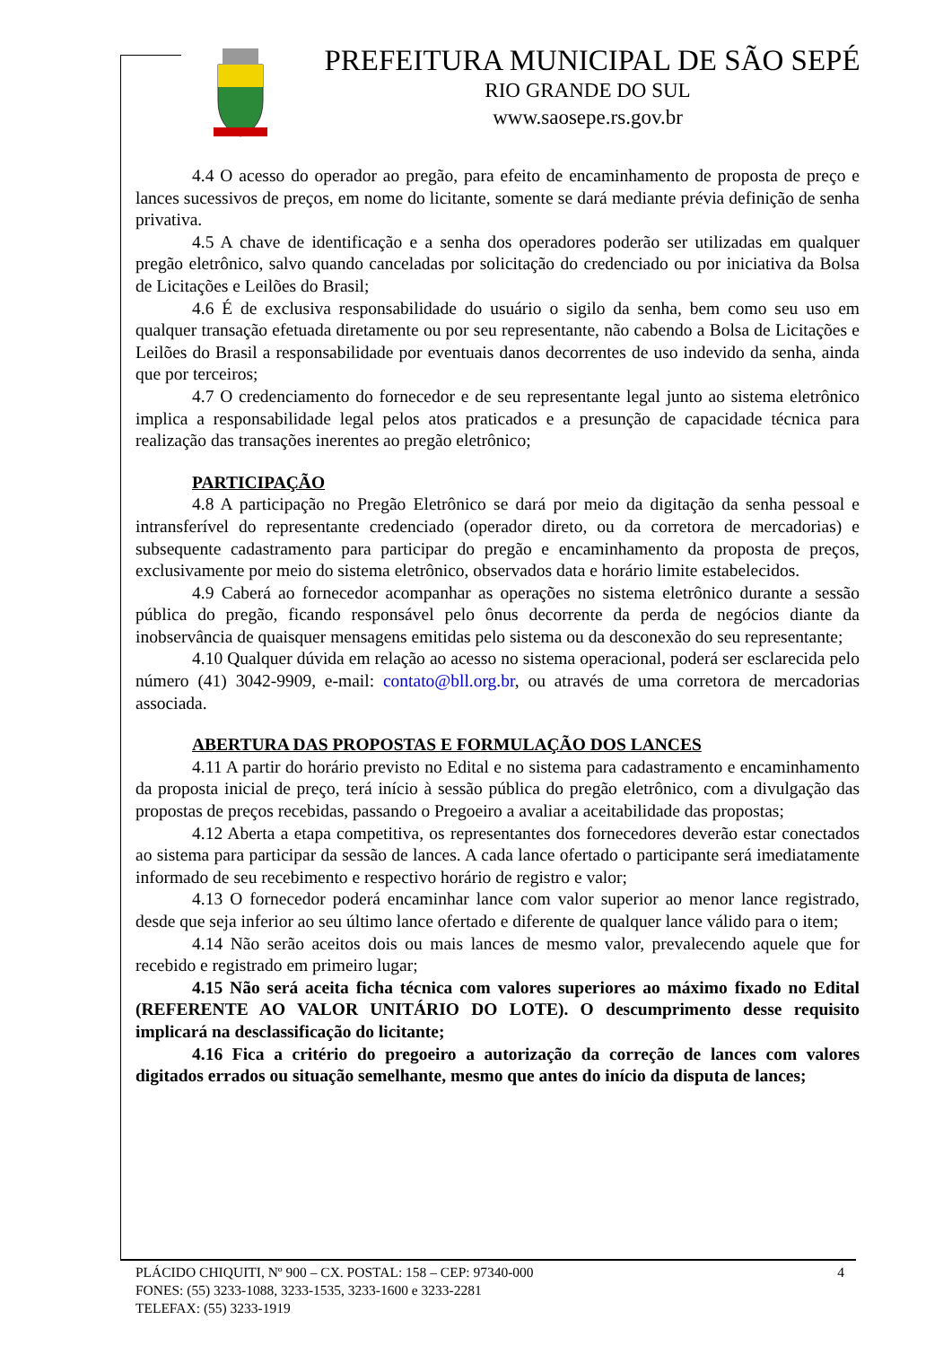PREFEITURA MUNICIPAL DE SÃO SEPÉ
RIO GRANDE DO SUL
www.saosepe.rs.gov.br
4.4 O acesso do operador ao pregão, para efeito de encaminhamento de proposta de preço e lances sucessivos de preços, em nome do licitante, somente se dará mediante prévia definição de senha privativa.
4.5 A chave de identificação e a senha dos operadores poderão ser utilizadas em qualquer pregão eletrônico, salvo quando canceladas por solicitação do credenciado ou por iniciativa da Bolsa de Licitações e Leilões do Brasil;
4.6 É de exclusiva responsabilidade do usuário o sigilo da senha, bem como seu uso em qualquer transação efetuada diretamente ou por seu representante, não cabendo a Bolsa de Licitações e Leilões do Brasil a responsabilidade por eventuais danos decorrentes de uso indevido da senha, ainda que por terceiros;
4.7 O credenciamento do fornecedor e de seu representante legal junto ao sistema eletrônico implica a responsabilidade legal pelos atos praticados e a presunção de capacidade técnica para realização das transações inerentes ao pregão eletrônico;
PARTICIPAÇÃO
4.8 A participação no Pregão Eletrônico se dará por meio da digitação da senha pessoal e intransferível do representante credenciado (operador direto, ou da corretora de mercadorias) e subsequente cadastramento para participar do pregão e encaminhamento da proposta de preços, exclusivamente por meio do sistema eletrônico, observados data e horário limite estabelecidos.
4.9 Caberá ao fornecedor acompanhar as operações no sistema eletrônico durante a sessão pública do pregão, ficando responsável pelo ônus decorrente da perda de negócios diante da inobservância de quaisquer mensagens emitidas pelo sistema ou da desconexão do seu representante;
4.10 Qualquer dúvida em relação ao acesso no sistema operacional, poderá ser esclarecida pelo número (41) 3042-9909, e-mail: contato@bll.org.br, ou através de uma corretora de mercadorias associada.
ABERTURA DAS PROPOSTAS E FORMULAÇÃO DOS LANCES
4.11 A partir do horário previsto no Edital e no sistema para cadastramento e encaminhamento da proposta inicial de preço, terá início à sessão pública do pregão eletrônico, com a divulgação das propostas de preços recebidas, passando o Pregoeiro a avaliar a aceitabilidade das propostas;
4.12 Aberta a etapa competitiva, os representantes dos fornecedores deverão estar conectados ao sistema para participar da sessão de lances. A cada lance ofertado o participante será imediatamente informado de seu recebimento e respectivo horário de registro e valor;
4.13 O fornecedor poderá encaminhar lance com valor superior ao menor lance registrado, desde que seja inferior ao seu último lance ofertado e diferente de qualquer lance válido para o item;
4.14 Não serão aceitos dois ou mais lances de mesmo valor, prevalecendo aquele que for recebido e registrado em primeiro lugar;
4.15 Não será aceita ficha técnica com valores superiores ao máximo fixado no Edital (REFERENTE AO VALOR UNITÁRIO DO LOTE). O descumprimento desse requisito implicará na desclassificação do licitante;
4.16 Fica a critério do pregoeiro a autorização da correção de lances com valores digitados errados ou situação semelhante, mesmo que antes do início da disputa de lances;
4 PLÁCIDO CHIQUITI, Nº 900 – CX. POSTAL: 158 – CEP: 97340-000
FONES: (55) 3233-1088, 3233-1535, 3233-1600 e 3233-2281
TELEFAX: (55) 3233-1919